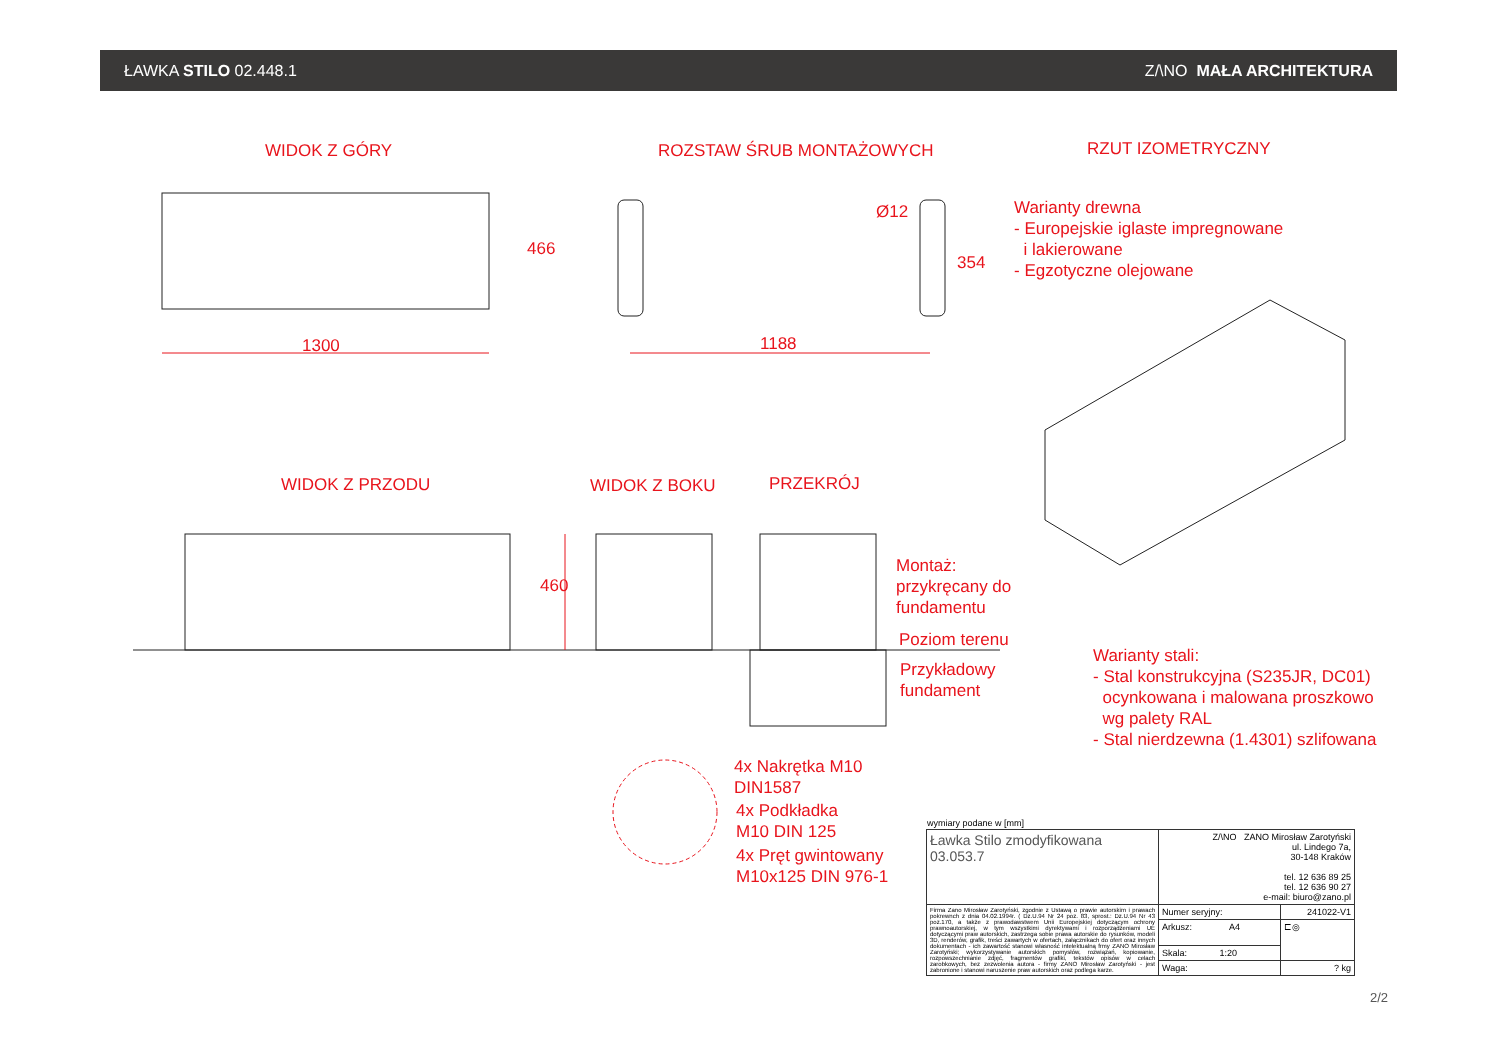ŁAWKA STILO 02.448.1 Z/\NO MAŁA ARCHITEKTURA
WIDOK Z GÓRY ROZSTAW ŚRUB MONTAŻOWYCH RZUT IZOMETRYCZNY
1300
466
Ø12
354
1188
Warianty drewna
- Europejskie iglaste impregnowane
i lakierowane
- Egzotyczne olejowane
WIDOK Z PRZODU WIDOK Z BOKU PRZEKRÓJ
460
Montaż:
przykręcany do
fundamentu
Poziom terenu
Przykładowy
fundament
Warianty stali:
- Stal konstrukcyjna (S235JR, DC01)
ocynkowana i malowana proszkowo
wg palety RAL
- Stal nierdzewna (1.4301) szlifowana
4x Nakrętka M10
DIN1587
4x Podkładka
M10 DIN 125
4x Pręt gwintowany
M10x125 DIN 976-1
wymiary podane w [mm]
| Ławka Stilo zmodyfikowana 03.053.7 | Z/\NO ZANO Mirosław Zarotyński ul. Lindego 7a, 30-148 Kraków tel. 12 636 89 25 tel. 12 636 90 27 e-mail: biuro@zano.pl | |
| Firma Zano Mirosław Zarotyński, zgodnie z Ustawą o prawie autorskim i prawach pokrewnch z dnia 04.02.1994r. ( Dz.U.94 Nr 24 poz. 83, sprost.: Dz.U.94 Nr 43 poz.170, a także z prawodawstwem Unii Europejskiej dotyczącym ochrony prawnoautorskiej, w tym wszystkimi dyrektywami i rozporządzeniami UE dotyczącymi praw autorskich, zastrzega sobie prawa autorskie do rysunków, modeli 3D, renderów, grafik, treści zawartych w ofertach, załącznikach do ofert oraz innych dokumentach - ich zawartość stanowi własność intelektualną frmy ZANO Mirosław Zarotyński; wykorzystywanie autorskich pomysłów, rozwiązań, kopiowanie, rozpowszechnianie zdjęć, fragmentów grafiki, tekstów opisów w celach zarobkowych, bez zezwolenia autora - firmy ZANO Mirosław Zarotyński - jest zabronione i stanowi naruszenie praw autorskich oraz podlega karze. | Numer seryjny: | 241022-V1 |
| | Arkusz: A4 | ⊏◎ |
| | Skala: 1:20 | |
| | Waga: | ? kg |
2/2